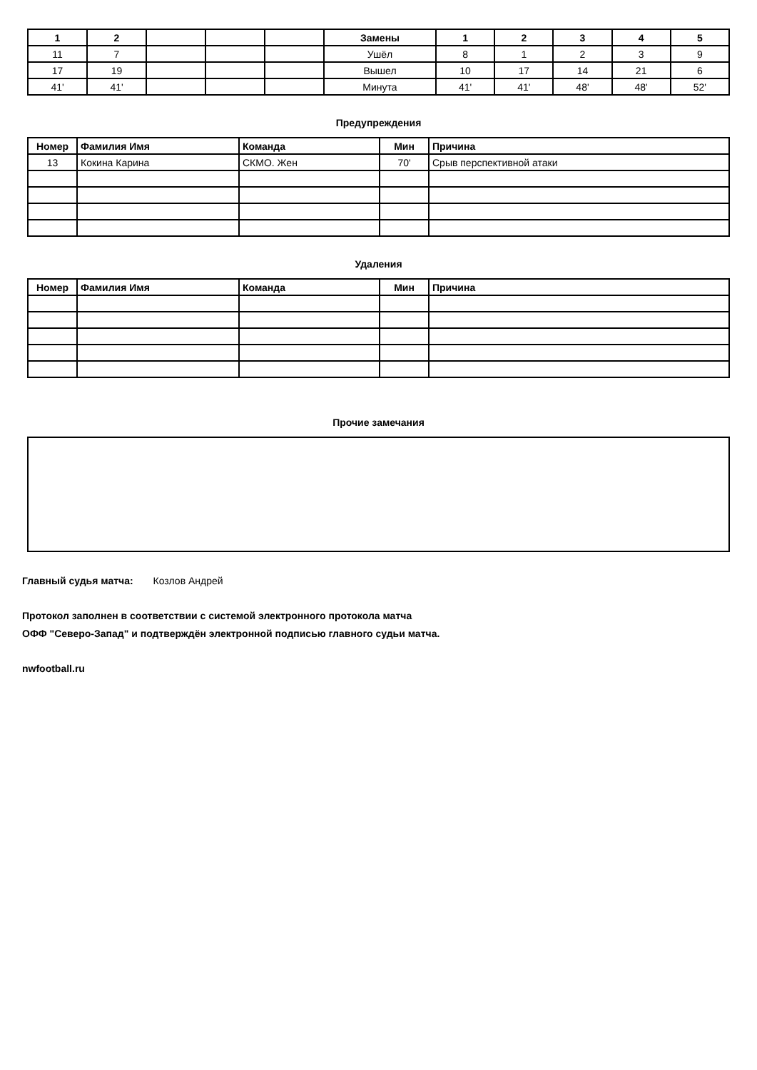| 1 | 2 | | | | Замены | 1 | 2 | 3 | 4 | 5 |
| --- | --- | --- | --- | --- | --- | --- | --- | --- | --- | --- |
| 11 | 7 | | | | Ушёл | 8 | 1 | 2 | 3 | 9 |
| 17 | 19 | | | | Вышел | 10 | 17 | 14 | 21 | 6 |
| 41' | 41' | | | | Минута | 41' | 41' | 48' | 48' | 52' |
Предупреждения
| Номер | Фамилия Имя | Команда | Мин | Причина |
| --- | --- | --- | --- | --- |
| 13 | Кокина Карина | СКМО. Жен | 70' | Срыв перспективной атаки |
Удаления
| Номер | Фамилия Имя | Команда | Мин | Причина |
| --- | --- | --- | --- | --- |
Прочие замечания
Главный судья матча: Козлов Андрей
Протокол заполнен в соответствии с системой электронного протокола матча
ОФФ "Северо-Запад" и подтверждён электронной подписью главного судьи матча.
nwfootball.ru